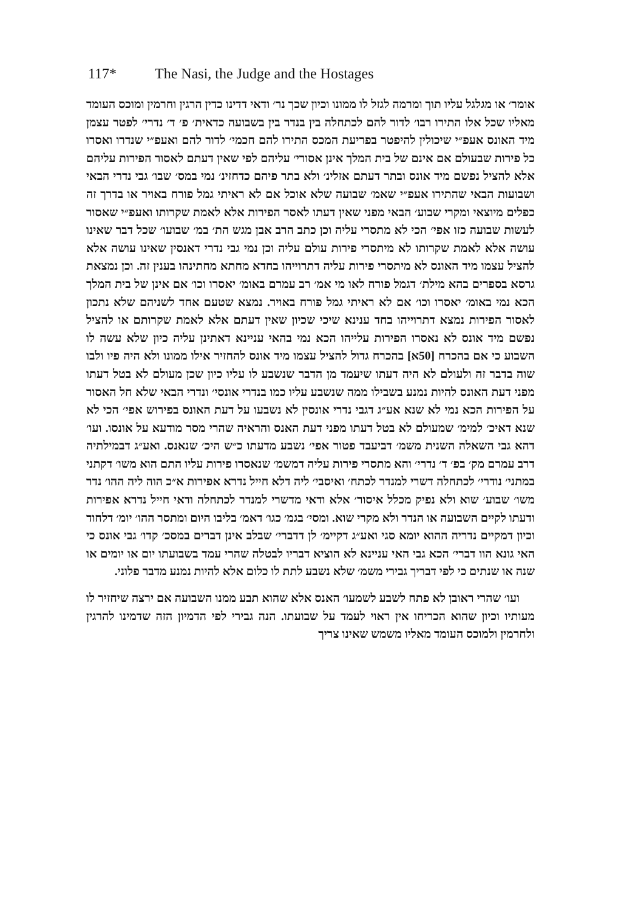117* The Nasi, the Judge and the Hostages
אומר׳ או מגלגל עליו תוך ומרמה לגזל לו ממונו וכיון שכך נר׳ ודאי דדינו כדין הרגין וחרמין ומוכס העומד מאליו שכל אלו התירו רבו׳ לדור להם לכתחלה בין בנדר בין בשבועה כדאית׳ פ׳ ד׳ נדרי׳ לפטר עצמן מיד האונס אעפ״י שיכולין להיפטר בפריעת המכס התירו להם חכמי׳ לדור להם ואעפ״י שנדרו ואסרו כל פירות שבעולם אם אינם של בית המלך אינן אסורי׳ עליהם לפי שאין דעתם לאסור הפירות עליהם אלא להציל נפשם מיד אונס ובתר דעתם אזלינ׳ ולא בתר פיהם כדחזינ׳ נמי במס׳ שבו׳ גבי נדרי הבאי ושבועות הבאי שהתירו אעפ״י שאמ׳ שבועה שלא אוכל אם לא ראיתי גמל פורח באויר או בדרך זה כפלים מיוצאי ומקרי שבוע׳ הבאי מפני שאין דעתו לאסר הפירות אלא לאמת שקרותו ואעפ״י שאסור לעשות שבועה כזו אפי׳ הכי לא מתסרי עליה וכן כתב הרב אבן מגש הת׳ במ׳ שבועו׳ שכל דבר שאינו עושה אלא לאמת שקרותו לא מיתסרי פירות עולם עליה וכן נמי גבי נדרי דאנסין שאינו עושה אלא להציל עצמו מיד האונס לא מיתסרי פירות עליה דתרוייהו בחדא מחתא מחתינהו בענין זה. וכן נמצאת גרסא בספרים בהא מילת׳ דגמל פורח לאו מי אמ׳ רב עמרם באומ׳ יאסרו וכו׳ אם אינן של בית המלך הכא נמי באומ׳ יאסרו וכו׳ אם לא ראיתי גמל פורח באויר. נמצא שטעם אחד לשניהם שלא נתכון לאסור הפירות נמצא דתרוייהו בחד ענינא שיכי שכיון שאין דעתם אלא לאמת שקרותם או להציל נפשם מיד אונס לא נאסרו הפירות עלייהו הכא נמי בהאי עניינא דאתינן עליה כיון שלא עשה לו השבוע כי אם בהכרח [50א] בהכרח גדול להציל עצמו מיד אונס להחזיר אילו ממונו ולא היה פיו ולבו שוה בדבר זה ולעולם לא היה דעתו שיעמד מן הדבר שנשבע לו עליו כיון שכן מעולם לא בטל דעתו מפני דעת האונס להיות נמנע בשבילו ממה שנשבע עליו כמו בנדרי אונסי׳ ונדרי הבאי שלא חל האסור על הפירות הכא נמי לא שנא אע״ג דגבי נדרי אונסין לא נשבעו על דעת האונס בפירוש אפי׳ הכי לא שנא דאיכ׳ למימ׳ שמעולם לא בטל דעתו מפני דעת האנס והראיה שהרי מסר מודעא על אונסו. ועו׳ דהא גבי השאלה השנית משמ׳ דביעבד פטור אפי׳ נשבע מדעתו כ״ש היכ׳ שנאנס. ואע״ג דבמילתיה דרב עמרם מק׳ בפ׳ ד׳ נדרי׳ והא מתסרי פירות עליה דמשמ׳ שנאסרו פירות עליו התם הוא משו׳ דקתני במתני׳ נודרי׳ לכתחלה דשרי למנדר לכתח׳ ואיסבי׳ ליה דלא חייל נדרא אפירות א״כ הוה ליה ההו׳ נדר משו׳ שבוע׳ שוא ולא נפיק מכלל איסור׳ אלא ודאי מדשרי למנדר לכתחלה ודאי חייל נדרא אפירות ודעתו לקיים השבועה או הנדר ולא מקרי שוא. ומסי׳ בגמ׳ כגו׳ דאמ׳ בליבו היום ומתסר ההו׳ יומ׳ דלחוד וכיון דמקיים נדריה ההוא יומא סגי ואע״ג דקיימ׳ לן דדברי׳ שבלב אינן דברים במסכ׳ קדו׳ גבי אונס כי האי גונא הוו דברי׳ הכא גבי האי עניינא לא הוציא דבריו לבטלה שהרי עמד בשבועתו יום או יומים או שנה או שנתים כי לפי דבריך גבירי משמ׳ שלא נשבע לתת לו כלום אלא להיות נמנע מדבר פלוני.
ועו׳ שהרי ראובן לא פתח לשבע לשמעו׳ האנס אלא שהוא תבע ממנו השבועה אם ירצה שיחזיר לו מעותיו וכיון שהוא הכריחו אין ראוי לעמד על שבועתו. הנה גבירי לפי הדמיון הזה שדמינו להרגין ולחרמין ולמוכס העומד מאליו משמש שאינו צריך